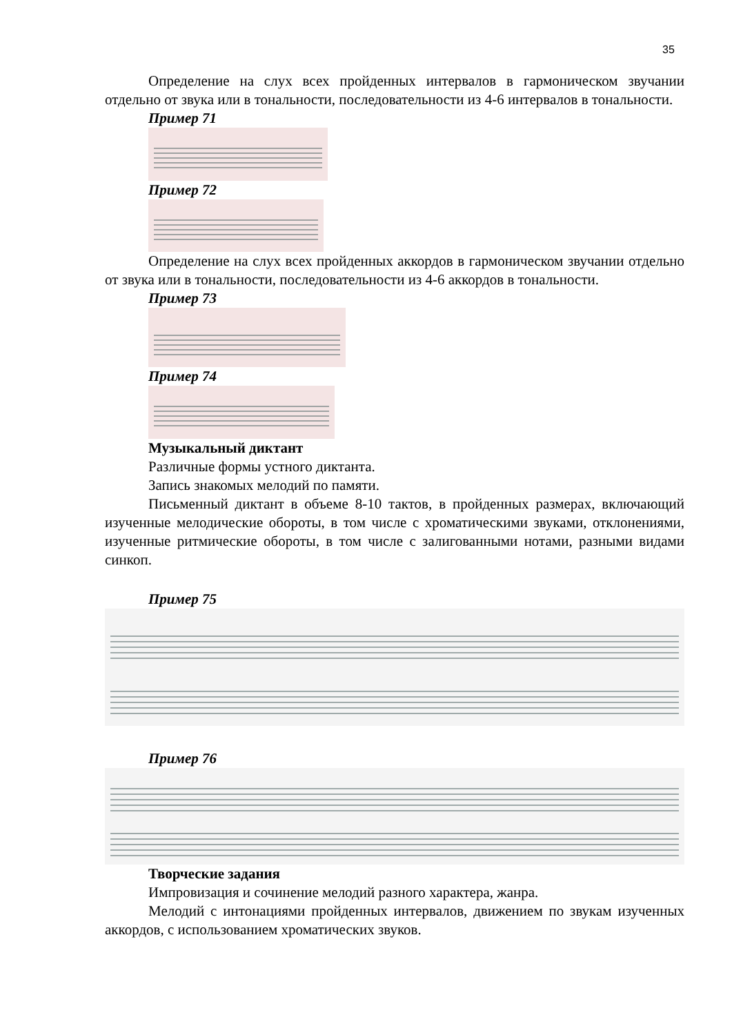35
Определение на слух всех пройденных интервалов в гармоническом звучании отдельно от звука или в тональности, последовательности из 4-6 интервалов в тональности.
Пример 71
Пример 72
Определение на слух всех пройденных аккордов в гармоническом звучании отдельно от звука или в тональности, последовательности из 4-6 аккордов в тональности.
Пример 73
Пример 74
Музыкальный диктант
Различные формы устного диктанта.
Запись знакомых мелодий по памяти.
Письменный диктант в объеме 8-10 тактов, в пройденных размерах, включающий изученные мелодические обороты, в том числе с хроматическими звуками, отклонениями, изученные ритмические обороты, в том числе с залигованными нотами, разными видами синкоп.
Пример 75
Пример 76
Творческие задания
Импровизация и сочинение мелодий разного характера, жанра.
Мелодий с интонациями пройденных интервалов, движением по звукам изученных аккордов, с использованием хроматических звуков.